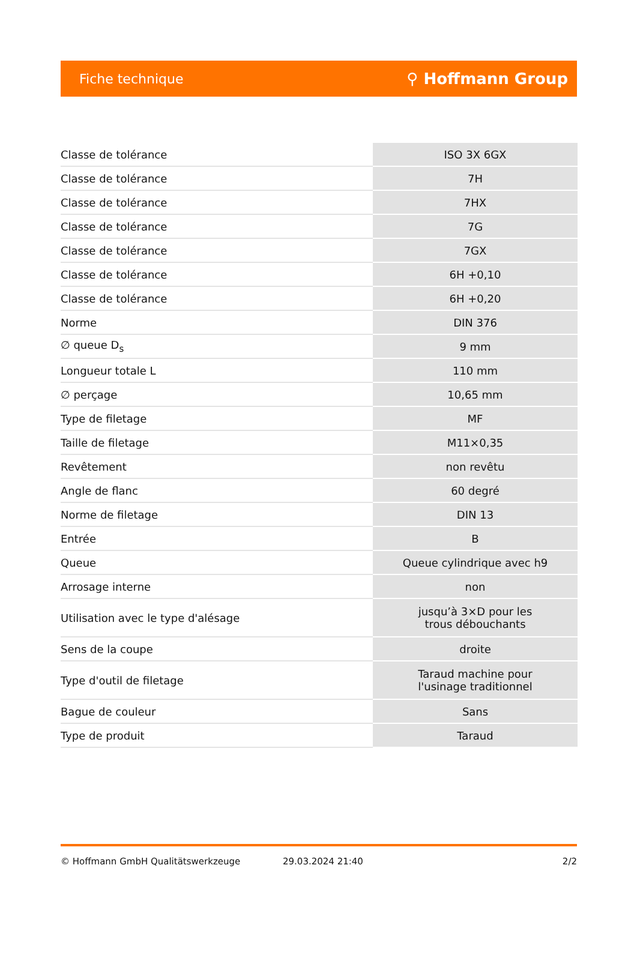Fiche technique ⚲ Hoffmann Group
| Classe de tolérance | ISO 3X 6GX |
| Classe de tolérance | 7H |
| Classe de tolérance | 7HX |
| Classe de tolérance | 7G |
| Classe de tolérance | 7GX |
| Classe de tolérance | 6H +0,10 |
| Classe de tolérance | 6H +0,20 |
| Norme | DIN 376 |
| ∅ queue D<sub>s</sub> | 9 mm |
| Longueur totale L | 110 mm |
| ∅ perçage | 10,65 mm |
| Type de filetage | MF |
| Taille de filetage | M11×0,35 |
| Revêtement | non revêtu |
| Angle de flanc | 60 degré |
| Norme de filetage | DIN 13 |
| Entrée | B |
| Queue | Queue cylindrique avec h9 |
| Arrosage interne | non |
| Utilisation avec le type d'alésage | jusqu’à 3×D pour les trous débouchants |
| Sens de la coupe | droite |
| Type d'outil de filetage | Taraud machine pour l'usinage traditionnel |
| Bague de couleur | Sans |
| Type de produit | Taraud |
© Hoffmann GmbH Qualitätswerkzeuge 29.03.2024 21:40 2/2